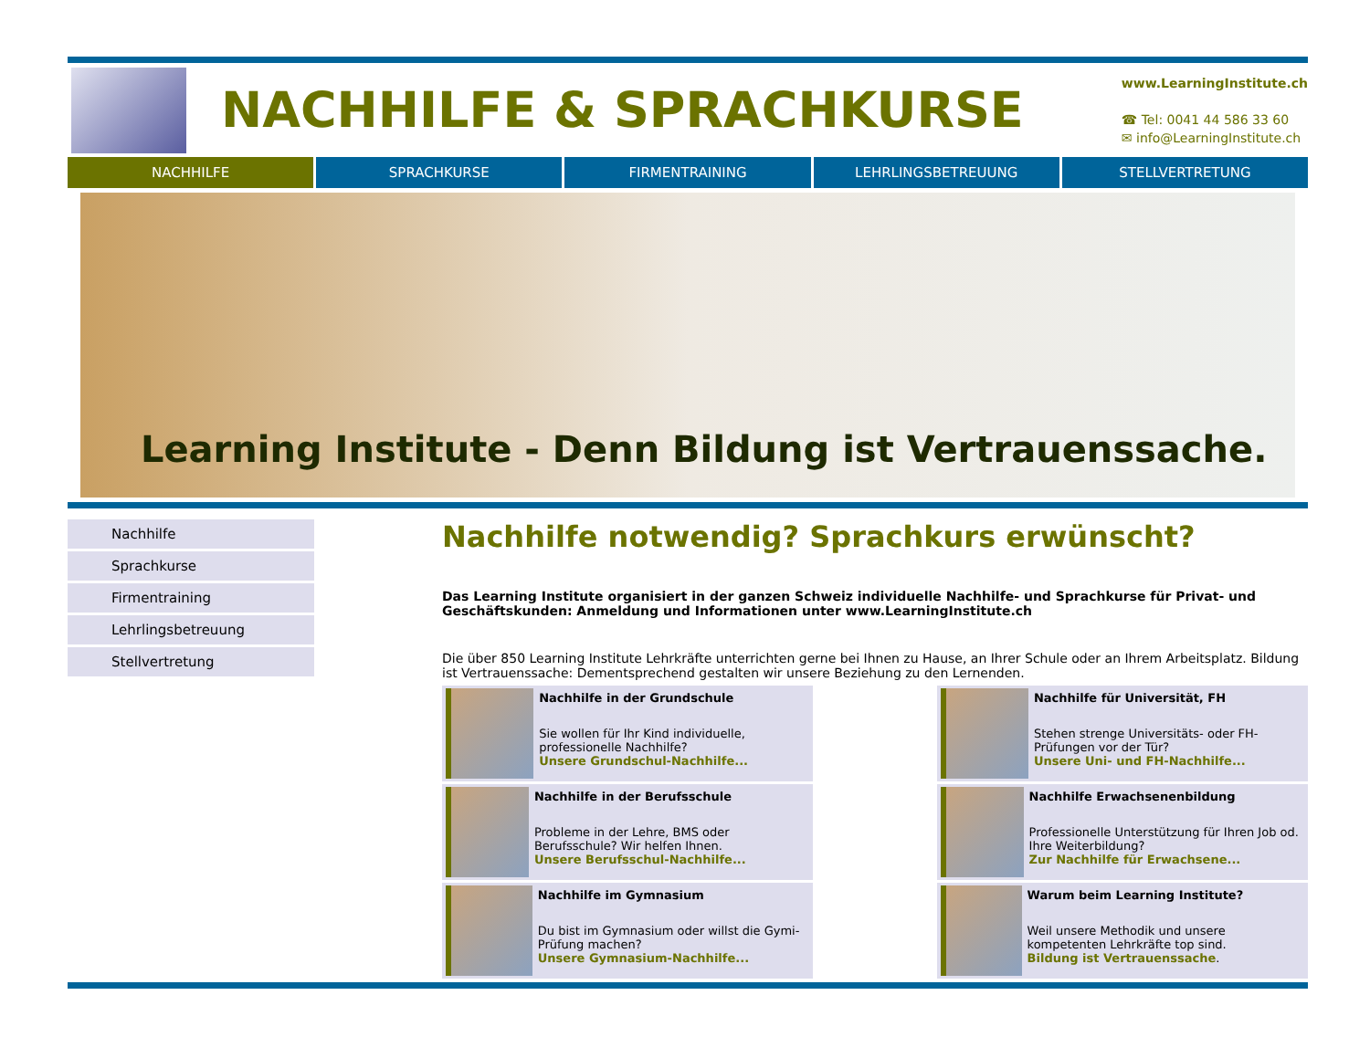NACHHILFE & SPRACHKURSE
www.LearningInstitute.ch
☎ Tel: 0041 44 586 33 60
✉ info@LearningInstitute.ch
NACHHILFE SPRACHKURSE FIRMENTRAINING LEHRLINGSBETREUUNG STELLVERTRETUNG
Learning Institute - Denn Bildung ist Vertrauenssache.
Nachhilfe
Sprachkurse
Firmentraining
Lehrlingsbetreuung
Stellvertretung
Nachhilfe notwendig? Sprachkurs erwünscht?
Das Learning Institute organisiert in der ganzen Schweiz individuelle Nachhilfe- und Sprachkurse für Privat- und Geschäftskunden: Anmeldung und Informationen unter www.LearningInstitute.ch
Die über 850 Learning Institute Lehrkräfte unterrichten gerne bei Ihnen zu Hause, an Ihrer Schule oder an Ihrem Arbeitsplatz. Bildung ist Vertrauenssache: Dementsprechend gestalten wir unsere Beziehung zu den Lernenden.
Nachhilfe in der Grundschule
Sie wollen für Ihr Kind individuelle, professionelle Nachhilfe?
Unsere Grundschul-Nachhilfe...
Nachhilfe für Universität, FH
Stehen strenge Universitäts- oder FH-Prüfungen vor der Tür?
Unsere Uni- und FH-Nachhilfe...
Nachhilfe in der Berufsschule
Probleme in der Lehre, BMS oder Berufsschule? Wir helfen Ihnen.
Unsere Berufsschul-Nachhilfe...
Nachhilfe Erwachsenenbildung
Professionelle Unterstützung für Ihren Job od. Ihre Weiterbildung?
Zur Nachhilfe für Erwachsene...
Nachhilfe im Gymnasium
Du bist im Gymnasium oder willst die Gymi-Prüfung machen?
Unsere Gymnasium-Nachhilfe...
Warum beim Learning Institute?
Weil unsere Methodik und unsere kompetenten Lehrkräfte top sind.
Bildung ist Vertrauenssache.